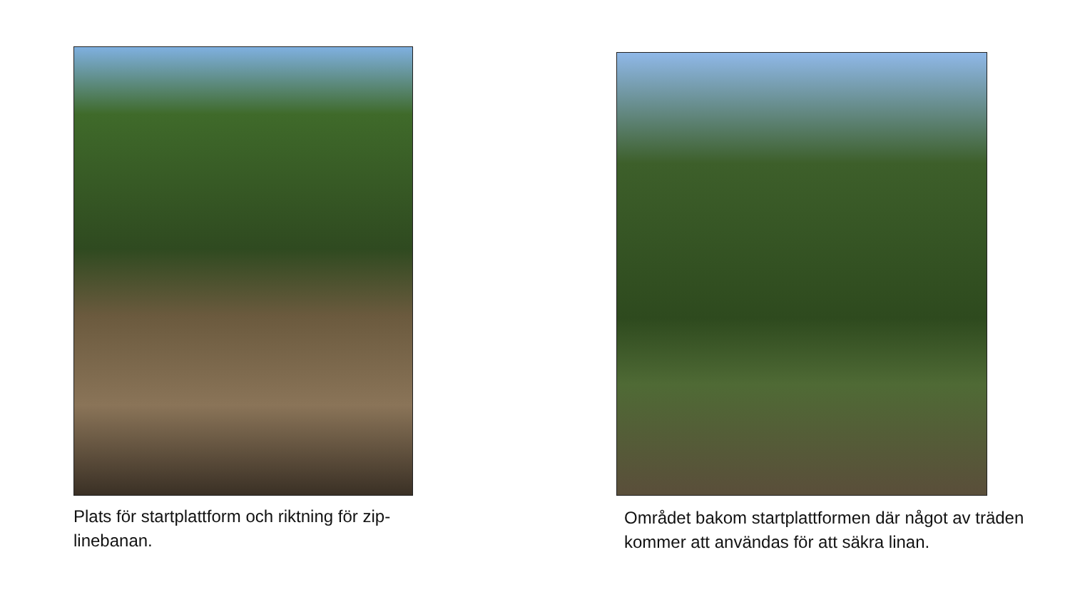Plats för startplattform och riktning för zip-linebanan.
Området bakom startplattformen där något av träden kommer att användas för att säkra linan.